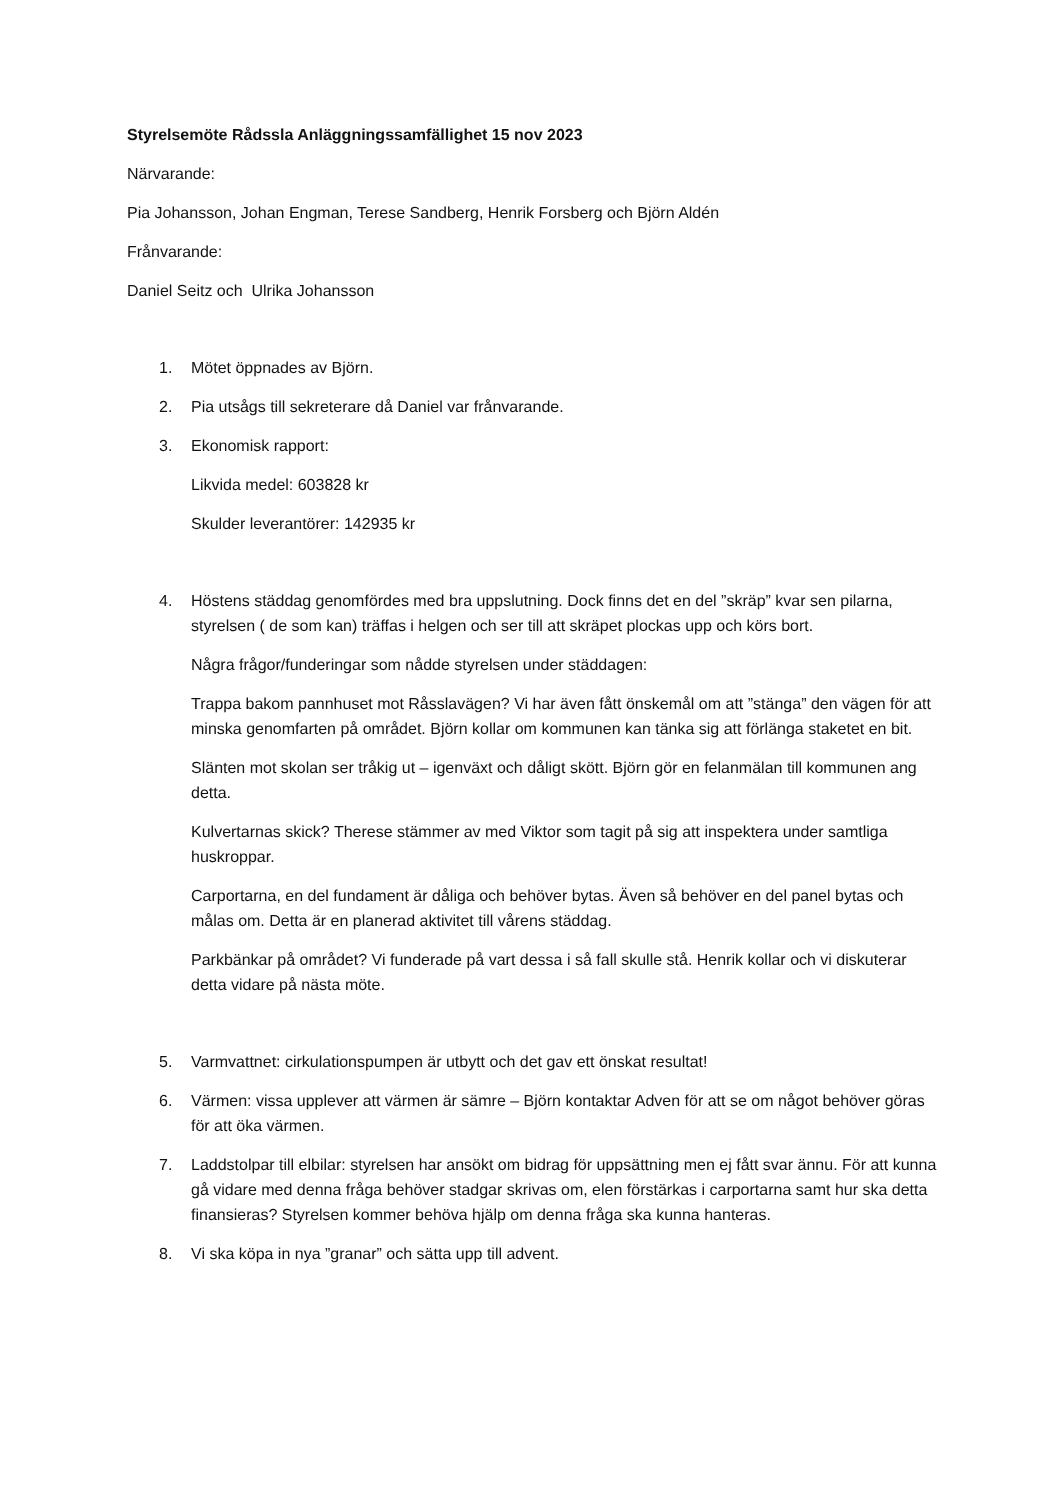Styrelsemöte Rådssla Anläggningssamfällighet 15 nov 2023
Närvarande:
Pia Johansson, Johan Engman, Terese Sandberg, Henrik Forsberg och Björn Aldén
Frånvarande:
Daniel Seitz och Ulrika Johansson
1. Mötet öppnades av Björn.
2. Pia utsågs till sekreterare då Daniel var frånvarande.
3. Ekonomisk rapport:
Likvida medel: 603828 kr
Skulder leverantörer: 142935 kr
4. Höstens städdag genomfördes med bra uppslutning. Dock finns det en del ”skräp” kvar sen pilarna, styrelsen ( de som kan) träffas i helgen och ser till att skräpet plockas upp och körs bort.
Några frågor/funderingar som nådde styrelsen under städdagen:
Trappa bakom pannhuset mot Råsslavägen? Vi har även fått önskemål om att ”stänga” den vägen för att minska genomfarten på området. Björn kollar om kommunen kan tänka sig att förlänga staketet en bit.
Slänten mot skolan ser tråkig ut – igenväxt och dåligt skött. Björn gör en felanmälan till kommunen ang detta.
Kulvertarnas skick? Therese stämmer av med Viktor som tagit på sig att inspektera under samtliga huskroppar.
Carportarna, en del fundament är dåliga och behöver bytas. Även så behöver en del panel bytas och målas om. Detta är en planerad aktivitet till vårens städdag.
Parkbänkar på området? Vi funderade på vart dessa i så fall skulle stå. Henrik kollar och vi diskuterar detta vidare på nästa möte.
5. Varmvattnet: cirkulationspumpen är utbytt och det gav ett önskat resultat!
6. Värmen: vissa upplever att värmen är sämre – Björn kontaktar Adven för att se om något behöver göras för att öka värmen.
7. Laddstolpar till elbilar: styrelsen har ansökt om bidrag för uppsättning men ej fått svar ännu. För att kunna gå vidare med denna fråga behöver stadgar skrivas om, elen förstärkas i carportarna samt hur ska detta finansieras? Styrelsen kommer behöva hjälp om denna fråga ska kunna hanteras.
8. Vi ska köpa in nya ”granar” och sätta upp till advent.